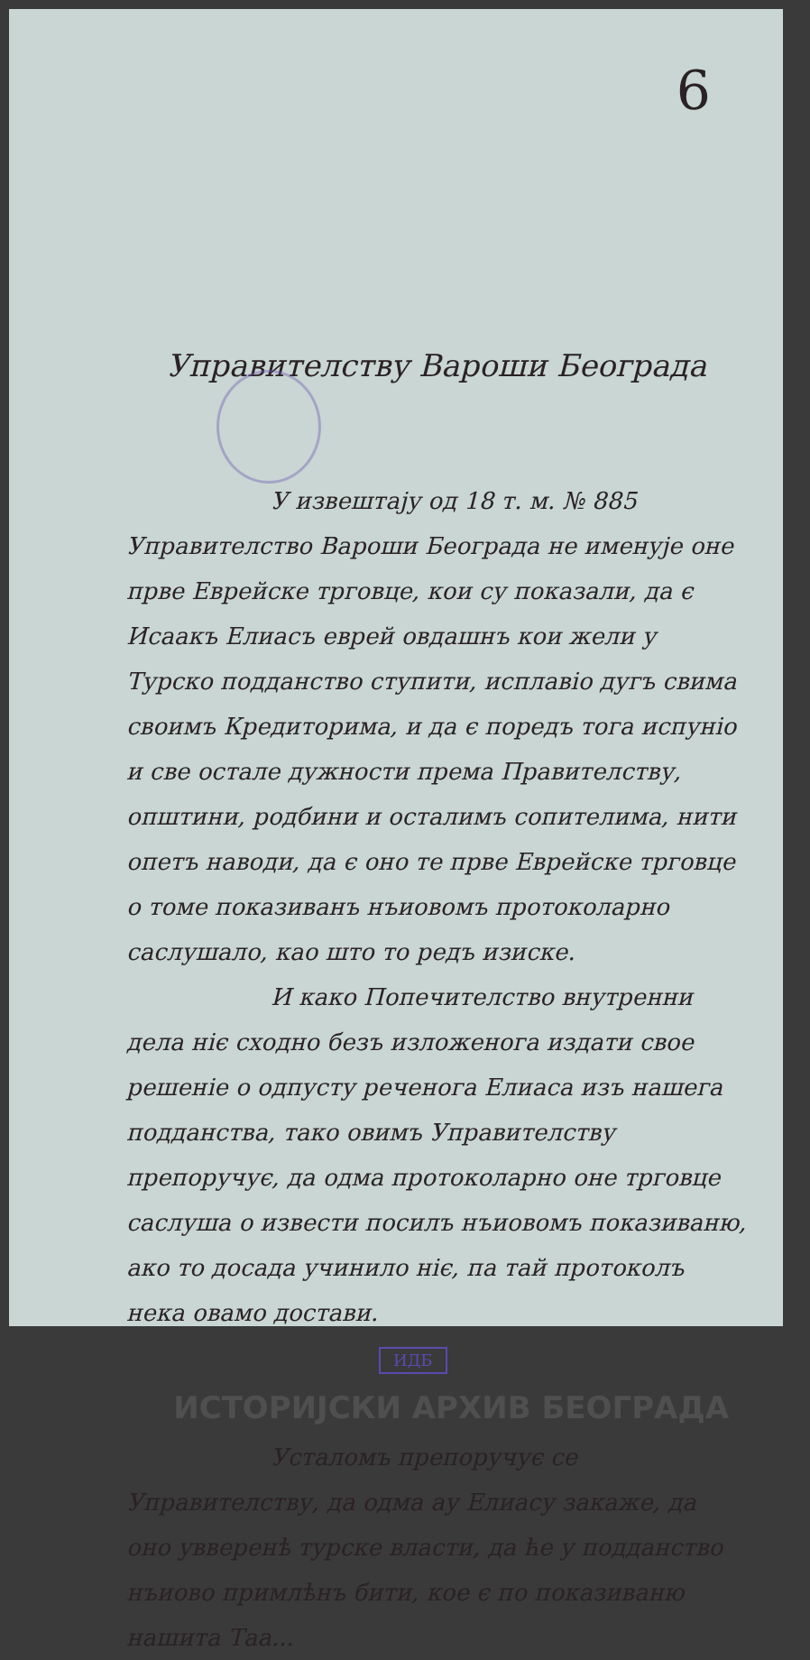6
Управителству Вароши Београда
У извештају од 18 т. м. № 885 Управителство Вароши Београда не именује оне прве Еврейске трговце, кои су показали, да є Исаакъ Елиасъ еврей овдашнъ кои жели у Турско подданство ступити, исплавіо дугъ свима своимъ Кредиторима, и да є поредъ тога испуніо и све остале дужности према Правителству, општини, родбини и осталимъ сопителима, нити опетъ наводи, да є оно те прве Еврейске трговце о томе показиванъ нъиовомъ протоколарно саслушало, као што то редъ изиске.
И како Попечителство внутренни дела ніє сходно безъ изложенога издати свое решеніе о одпусту реченога Елиаса изъ нашега подданства, тако овимъ Управителству препоручує, да одма протоколарно оне трговце саслуша о извести посилъ нъиовомъ показиваню, ако то досада учинило ніє, па тай протоколъ нека овамо достави.
ИДБ
ИСТОРИЈСКИ АРХИВ БЕОГРАДА
Усталомъ препоручує се Управителству, да одма ау Елиасу закаже, да оно увверенѣ турске власти, да ће у подданство нъиово примлѣнъ бити, кое є по показиваню нашита Таа...